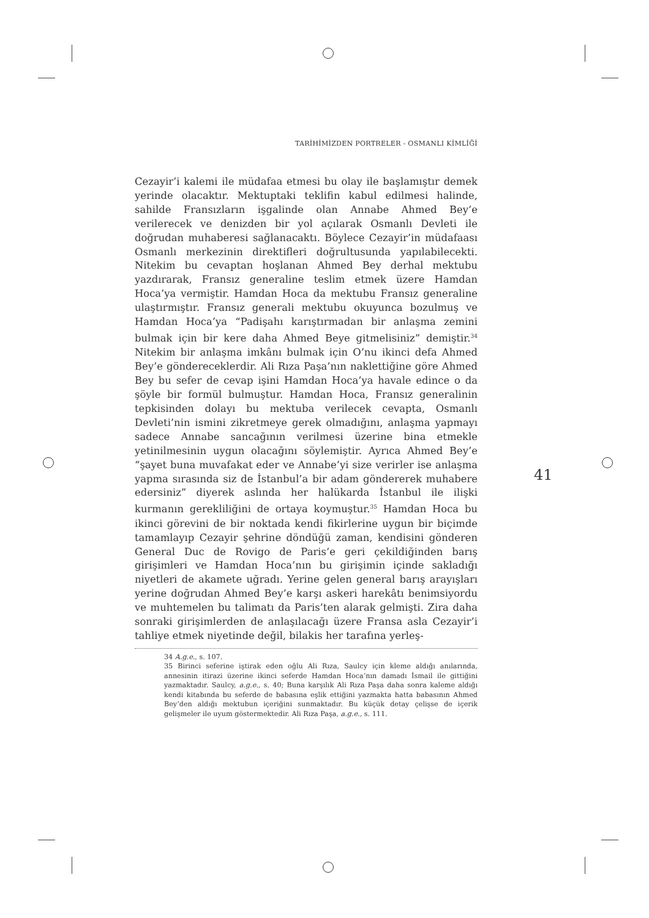TARİHİMİZDEN PORTRELER - OSMANLI KİMLİĞİ
Cezayir’i kalemi ile müdafaa etmesi bu olay ile başlamıştır demek yerinde olacaktır. Mektuptaki teklifin kabul edilmesi halinde, sahilde Fransızların işgalinde olan Annabe Ahmed Bey’e verilerecek ve denizden bir yol açılarak Osmanlı Devleti ile doğrudan muhaberesi sağlanacaktı. Böylece Cezayir’in müdafaası Osmanlı merkezinin direktifleri doğrultusunda yapılabilecekti. Nitekim bu cevaptan hoşlanan Ahmed Bey derhal mektubu yazdırarak, Fransız generaline teslim etmek üzere Hamdan Hoca’ya vermiştir. Hamdan Hoca da mektubu Fransız generaline ulaştırmıştır. Fransız generali mektubu okuyunca bozulmuş ve Hamdan Hoca’ya “Padişahı karıştırmadan bir anlaşma zemini bulmak için bir kere daha Ahmed Beye gitmelisiniz” demiştir.<sup>34</sup> Nitekim bir anlaşma imkânı bulmak için O’nu ikinci defa Ahmed Bey’e göndereceklerdir. Ali Rıza Paşa’nın naklettiğine göre Ahmed Bey bu sefer de cevap işini Hamdan Hoca’ya havale edince o da şöyle bir formül bulmuştur. Hamdan Hoca, Fransız generalinin tepkisinden dolayı bu mektuba verilecek cevapta, Osmanlı Devleti’nin ismini zikretmeye gerek olmadığını, anlaşma yapmayı sadece Annabe sancağının verilmesi üzerine bina etmekle yetinilmesinin uygun olacağını söylemiştir. Ayrıca Ahmed Bey’e “şayet buna muvafakat eder ve Annabe’yi size verirler ise anlaşma yapma sırasında siz de İstanbul’a bir adam göndererek muhabere edersiniz” diyerek aslında her halükarda İstanbul ile ilişki kurmanın gerekliliğini de ortaya koymuştur.<sup>35</sup> Hamdan Hoca bu ikinci görevini de bir noktada kendi fikirlerine uygun bir biçimde tamamlayıp Cezayir şehrine döndüğü zaman, kendisini gönderen General Duc de Rovigo de Paris’e geri çekildiğinden barış girişimleri ve Hamdan Hoca’nın bu girişimin içinde sakladığı niyetleri de akamete uğradı. Yerine gelen general barış arayışları yerine doğrudan Ahmed Bey’e karşı askeri harekâtı benimsiyordu ve muhtemelen bu talimatı da Paris’ten alarak gelmişti. Zira daha sonraki girişimlerden de anlaşılacağı üzere Fransa asla Cezayir’i tahliye etmek niyetinde değil, bilakis her tarafına yerleş-
34 A.g.e., s. 107.
35 Birinci seferine iştirak eden oğlu Ali Rıza, Saulcy için kleme aldığı anılarında, annesinin itirazi üzerine ikinci seferde Hamdan Hoca’nın damadı İsmail ile gittiğini yazmaktadır. Saulcy, a.g.e., s. 40; Buna karşılık Ali Rıza Paşa daha sonra kaleme aldığı kendi kitabında bu seferde de babasına eşlik ettiğini yazmakta hatta babasının Ahmed Bey’den aldığı mektubun içeriğini sunmaktadır. Bu küçük detay çelişse de içerik gelişmeler ile uyum göstermektedir. Ali Rıza Paşa, a.g.e., s. 111.
41